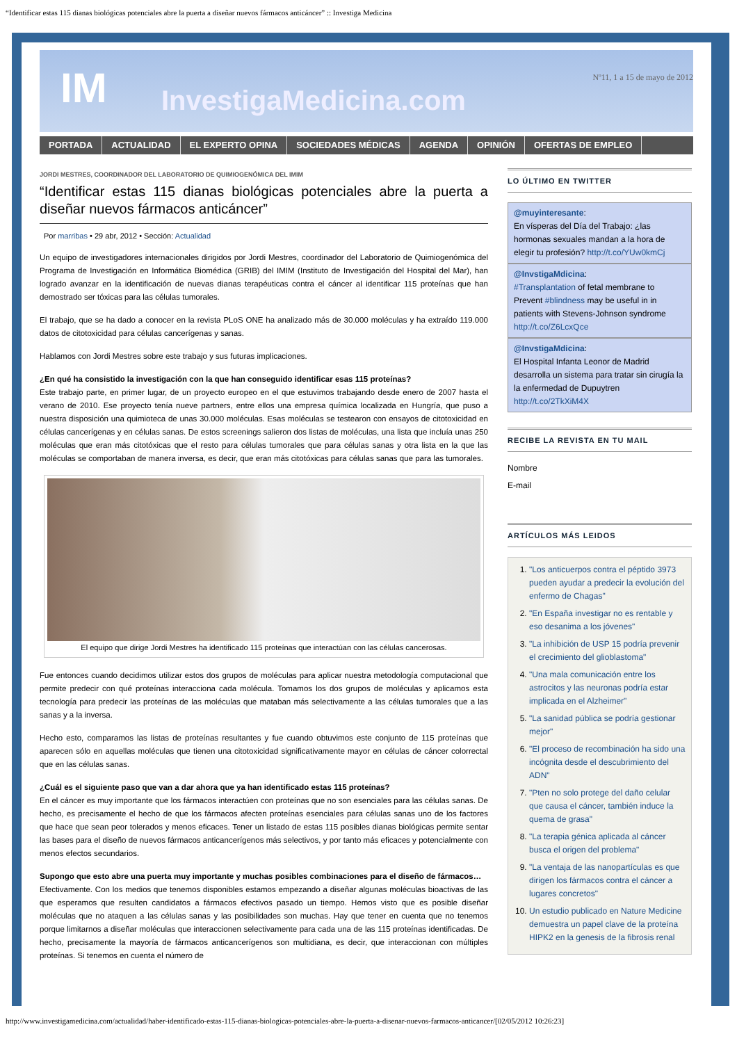“Identificar estas 115 dianas biológicas potenciales abre la puerta a diseñar nuevos fármacos anticáncer” :: Investiga Medicina
IM InvestigaMedicina.com
Nº11, 1 a 15 de mayo de 2012
PORTADA ACTUALIDAD EL EXPERTO OPINA SOCIEDADES MÉDICAS AGENDA OPINIÓN OFERTAS DE EMPLEO
JORDI MESTRES, COORDINADOR DEL LABORATORIO DE QUIMIOGENÓMICA DEL IMIM
“Identificar estas 115 dianas biológicas potenciales abre la puerta a diseñar nuevos fármacos anticáncer”
Por marribas • 29 abr, 2012 • Sección: Actualidad
Un equipo de investigadores internacionales dirigidos por Jordi Mestres, coordinador del Laboratorio de Quimiogenómica del Programa de Investigación en Informática Biomédica (GRIB) del IMIM (Instituto de Investigación del Hospital del Mar), han logrado avanzar en la identificación de nuevas dianas terapéuticas contra el cáncer al identificar 115 proteínas que han demostrado ser tóxicas para las células tumorales.
El trabajo, que se ha dado a conocer en la revista PLoS ONE ha analizado más de 30.000 moléculas y ha extraído 119.000 datos de citotoxicidad para células cancerígenas y sanas.
Hablamos con Jordi Mestres sobre este trabajo y sus futuras implicaciones.
¿En qué ha consistido la investigación con la que han conseguido identificar esas 115 proteínas?
Este trabajo parte, en primer lugar, de un proyecto europeo en el que estuvimos trabajando desde enero de 2007 hasta el verano de 2010. Ese proyecto tenía nueve partners, entre ellos una empresa química localizada en Hungría, que puso a nuestra disposición una quimioteca de unas 30.000 moléculas. Esas moléculas se testearon con ensayos de citotoxicidad en células cancerígenas y en células sanas. De estos screenings salieron dos listas de moléculas, una lista que incluía unas 250 moléculas que eran más citotóxicas que el resto para células tumorales que para células sanas y otra lista en la que las moléculas se comportaban de manera inversa, es decir, que eran más citotóxicas para células sanas que para las tumorales.
El equipo que dirige Jordi Mestres ha identificado 115 proteínas que interactúan con las células cancerosas.
Fue entonces cuando decidimos utilizar estos dos grupos de moléculas para aplicar nuestra metodología computacional que permite predecir con qué proteínas interacciona cada molécula. Tomamos los dos grupos de moléculas y aplicamos esta tecnología para predecir las proteínas de las moléculas que mataban más selectivamente a las células tumorales que a las sanas y a la inversa.
Hecho esto, comparamos las listas de proteínas resultantes y fue cuando obtuvimos este conjunto de 115 proteínas que aparecen sólo en aquellas moléculas que tienen una citotoxicidad significativamente mayor en células de cáncer colorrectal que en las células sanas.
¿Cuál es el siguiente paso que van a dar ahora que ya han identificado estas 115 proteínas?
En el cáncer es muy importante que los fármacos interactúen con proteínas que no son esenciales para las células sanas. De hecho, es precisamente el hecho de que los fármacos afecten proteínas esenciales para células sanas uno de los factores que hace que sean peor tolerados y menos eficaces. Tener un listado de estas 115 posibles dianas biológicas permite sentar las bases para el diseño de nuevos fármacos anticancerígenos más selectivos, y por tanto más eficaces y potencialmente con menos efectos secundarios.
Supongo que esto abre una puerta muy importante y muchas posibles combinaciones para el diseño de fármacos…
Efectivamente. Con los medios que tenemos disponibles estamos empezando a diseñar algunas moléculas bioactivas de las que esperamos que resulten candidatos a fármacos efectivos pasado un tiempo. Hemos visto que es posible diseñar moléculas que no ataquen a las células sanas y las posibilidades son muchas. Hay que tener en cuenta que no tenemos porque limitarnos a diseñar moléculas que interaccionen selectivamente para cada una de las 115 proteínas identificadas. De hecho, precisamente la mayoría de fármacos anticancerígenos son multidiana, es decir, que interaccionan con múltiples proteínas. Si tenemos en cuenta el número de
LO ÚLTIMO EN TWITTER
@muyinteresante:
En vísperas del Día del Trabajo: ¿las hormonas sexuales mandan a la hora de elegir tu profesión? http://t.co/YUw0kmCj
@InvstigaMdicina:
#Transplantation of fetal membrane to Prevent #blindness may be useful in in patients with Stevens-Johnson syndrome http://t.co/Z6LcxQce
@InvstigaMdicina:
El Hospital Infanta Leonor de Madrid desarrolla un sistema para tratar sin cirugía la la enfermedad de Dupuytren http://t.co/2TkXiM4X
RECIBE LA REVISTA EN TU MAIL
Nombre
E-mail
ARTÍCULOS MÁS LEIDOS
1. "Los anticuerpos contra el péptido 3973 pueden ayudar a predecir la evolución del enfermo de Chagas"
2. "En España investigar no es rentable y eso desanima a los jóvenes"
3. "La inhibición de USP 15 podría prevenir el crecimiento del glioblastoma"
4. "Una mala comunicación entre los astrocitos y las neuronas podría estar implicada en el Alzheimer"
5. "La sanidad pública se podría gestionar mejor"
6. "El proceso de recombinación ha sido una incógnita desde el descubrimiento del ADN"
7. "Pten no solo protege del daño celular que causa el cáncer, también induce la quema de grasa"
8. "La terapia génica aplicada al cáncer busca el origen del problema"
9. "La ventaja de las nanopartículas es que dirigen los fármacos contra el cáncer a lugares concretos"
10. Un estudio publicado en Nature Medicine demuestra un papel clave de la proteína HIPK2 en la genesis de la fibrosis renal
http://www.investigamedicina.com/actualidad/haber-identificado-estas-115-dianas-biologicas-potenciales-abre-la-puerta-a-disenar-nuevos-farmacos-anticancer/[02/05/2012 10:26:23]